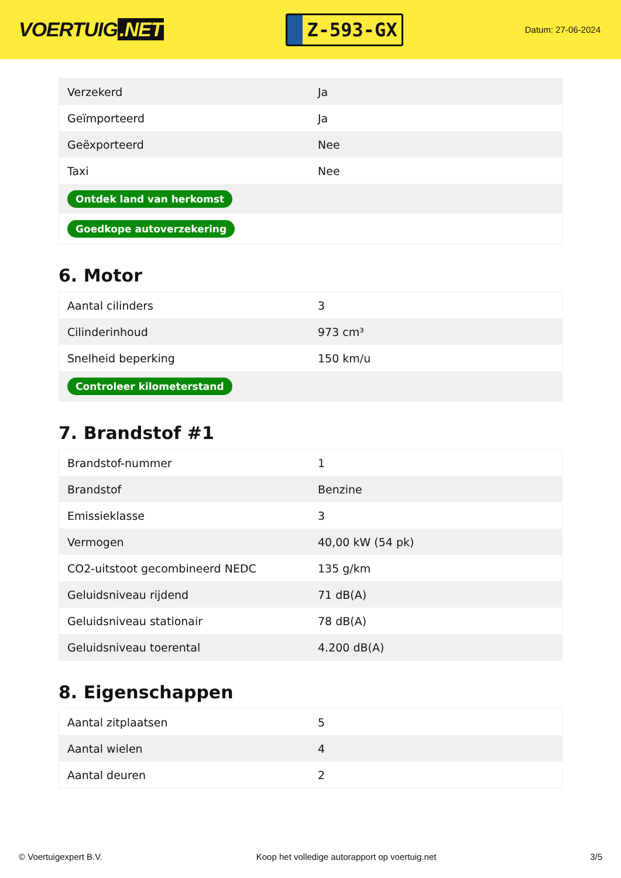VOERTUIG.NET
Z-593-GX
Datum: 27-06-2024
| Verzekerd | Ja |
| Geïmporteerd | Ja |
| Geëxporteerd | Nee |
| Taxi | Nee |
| Ontdek land van herkomst | |
| Goedkope autoverzekering | |
6. Motor
| Aantal cilinders | 3 |
| Cilinderinhoud | 973 cm³ |
| Snelheid beperking | 150 km/u |
| Controleer kilometerstand | |
7. Brandstof #1
| Brandstof-nummer | 1 |
| Brandstof | Benzine |
| Emissieklasse | 3 |
| Vermogen | 40,00 kW (54 pk) |
| CO2-uitstoot gecombineerd NEDC | 135 g/km |
| Geluidsniveau rijdend | 71 dB(A) |
| Geluidsniveau stationair | 78 dB(A) |
| Geluidsniveau toerental | 4.200 dB(A) |
8. Eigenschappen
| Aantal zitplaatsen | 5 |
| Aantal wielen | 4 |
| Aantal deuren | 2 |
© Voertuigexpert B.V. Koop het volledige autorapport op voertuig.net 3/5